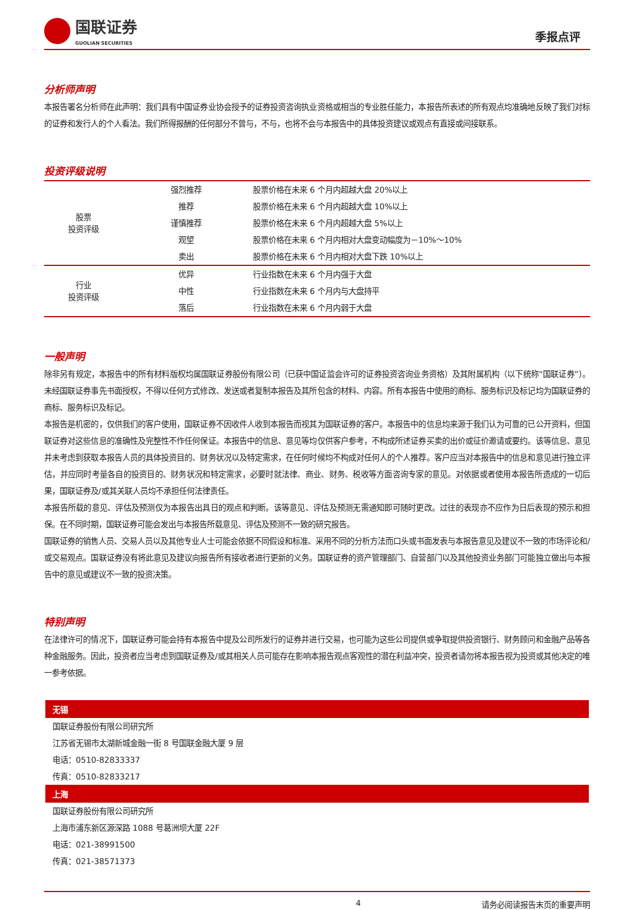国联证券
GUOLIAN SECURITIES
季报点评
分析师声明
本报告署名分析师在此声明：我们具有中国证券业协会授予的证券投资咨询执业资格或相当的专业胜任能力，本报告所表述的所有观点均准确地反映了我们对标的证券和发行人的个人看法。我们所得报酬的任何部分不曾与，不与，也将不会与本报告中的具体投资建议或观点有直接或间接联系。
投资评级说明
| 股票 投资评级 | 强烈推荐 | 股票价格在未来 6 个月内超越大盘 20%以上 |
| | 推荐 | 股票价格在未来 6 个月内超越大盘 10%以上 |
| | 谨慎推荐 | 股票价格在未来 6 个月内超越大盘 5%以上 |
| | 观望 | 股票价格在未来 6 个月内相对大盘变动幅度为－10%～10% |
| | 卖出 | 股票价格在未来 6 个月内相对大盘下跌 10%以上 |
| 行业 投资评级 | 优异 | 行业指数在未来 6 个月内强于大盘 |
| | 中性 | 行业指数在未来 6 个月内与大盘持平 |
| | 落后 | 行业指数在未来 6 个月内弱于大盘 |
一般声明
除非另有规定，本报告中的所有材料版权均属国联证券股份有限公司（已获中国证监会许可的证券投资咨询业务资格）及其附属机构（以下统称“国联证券”）。未经国联证券事先书面授权，不得以任何方式修改、发送或者复制本报告及其所包含的材料、内容。所有本报告中使用的商标、服务标识及标记均为国联证券的商标、服务标识及标记。
本报告是机密的，仅供我们的客户使用，国联证券不因收件人收到本报告而视其为国联证券的客户。本报告中的信息均来源于我们认为可靠的已公开资料，但国联证券对这些信息的准确性及完整性不作任何保证。本报告中的信息、意见等均仅供客户参考，不构成所述证券买卖的出价或征价邀请或要约。该等信息、意见并未考虑到获取本报告人员的具体投资目的、财务状况以及特定需求，在任何时候均不构成对任何人的个人推荐。客户应当对本报告中的信息和意见进行独立评估，并应同时考量各自的投资目的、财务状况和特定需求，必要时就法律、商业、财务、税收等方面咨询专家的意见。对依据或者使用本报告所造成的一切后果，国联证券及/或其关联人员均不承担任何法律责任。
本报告所载的意见、评估及预测仅为本报告出具日的观点和判断。该等意见、评估及预测无需通知即可随时更改。过往的表现亦不应作为日后表现的预示和担保。在不同时期，国联证券可能会发出与本报告所载意见、评估及预测不一致的研究报告。
国联证券的销售人员、交易人员以及其他专业人士可能会依据不同假设和标准、采用不同的分析方法而口头或书面发表与本报告意见及建议不一致的市场评论和/或交易观点。国联证券没有将此意见及建议向报告所有接收者进行更新的义务。国联证券的资产管理部门、自营部门以及其他投资业务部门可能独立做出与本报告中的意见或建议不一致的投资决策。
特别声明
在法律许可的情况下，国联证券可能会持有本报告中提及公司所发行的证券并进行交易，也可能为这些公司提供或争取提供投资银行、财务顾问和金融产品等各种金融服务。因此，投资者应当考虑到国联证券及/或其相关人员可能存在影响本报告观点客观性的潜在利益冲突，投资者请勿将本报告视为投资或其他决定的唯一参考依据。
无锡
国联证券股份有限公司研究所
江苏省无锡市太湖新城金融一街 8 号国联金融大厦 9 层
电话：0510-82833337
传真：0510-82833217
上海
国联证券股份有限公司研究所
上海市浦东新区源深路 1088 号葛洲坝大厦 22F
电话：021-38991500
传真：021-38571373
4 请务必阅读报告末页的重要声明